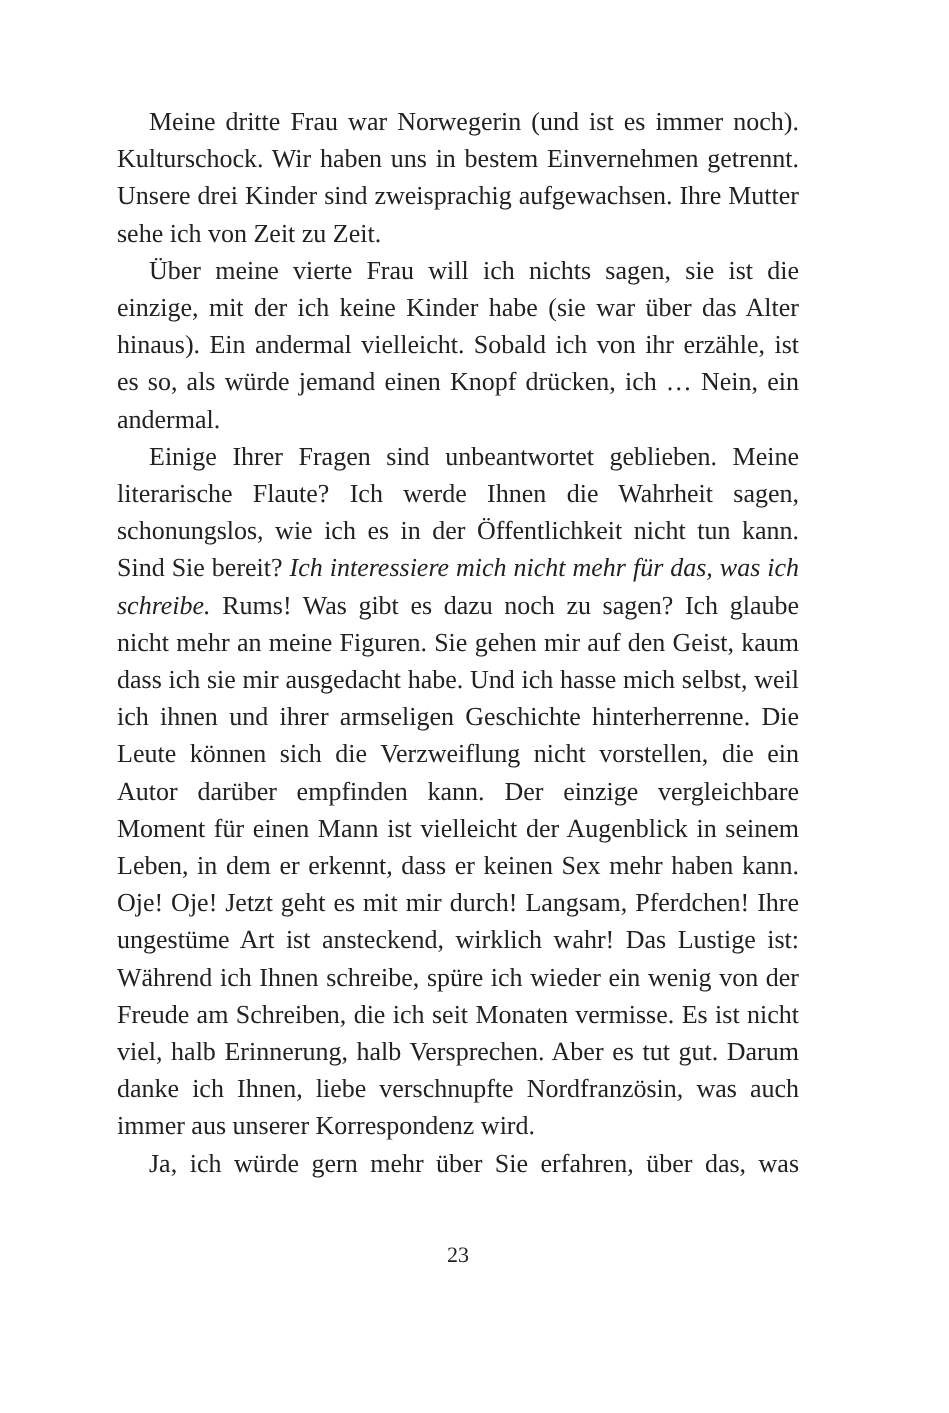Meine dritte Frau war Norwegerin (und ist es immer noch). Kulturschock. Wir haben uns in bestem Einvernehmen getrennt. Unsere drei Kinder sind zweisprachig aufgewachsen. Ihre Mutter sehe ich von Zeit zu Zeit.
Über meine vierte Frau will ich nichts sagen, sie ist die einzige, mit der ich keine Kinder habe (sie war über das Alter hinaus). Ein andermal vielleicht. Sobald ich von ihr erzähle, ist es so, als würde jemand einen Knopf drücken, ich … Nein, ein andermal.
Einige Ihrer Fragen sind unbeantwortet geblieben. Meine literarische Flaute? Ich werde Ihnen die Wahrheit sagen, schonungslos, wie ich es in der Öffentlichkeit nicht tun kann. Sind Sie bereit? Ich interessiere mich nicht mehr für das, was ich schreibe. Rums! Was gibt es dazu noch zu sagen? Ich glaube nicht mehr an meine Figuren. Sie gehen mir auf den Geist, kaum dass ich sie mir ausgedacht habe. Und ich hasse mich selbst, weil ich ihnen und ihrer armseligen Geschichte hinterherrenne. Die Leute können sich die Verzweiflung nicht vorstellen, die ein Autor darüber empfinden kann. Der einzige vergleichbare Moment für einen Mann ist vielleicht der Augenblick in seinem Leben, in dem er erkennt, dass er keinen Sex mehr haben kann. Oje! Oje! Jetzt geht es mit mir durch! Langsam, Pferdchen! Ihre ungestüme Art ist ansteckend, wirklich wahr! Das Lustige ist: Während ich Ihnen schreibe, spüre ich wieder ein wenig von der Freude am Schreiben, die ich seit Monaten vermisse. Es ist nicht viel, halb Erinnerung, halb Versprechen. Aber es tut gut. Darum danke ich Ihnen, liebe verschnupfte Nordfranzösin, was auch immer aus unserer Korrespondenz wird.
Ja, ich würde gern mehr über Sie erfahren, über das, was
23